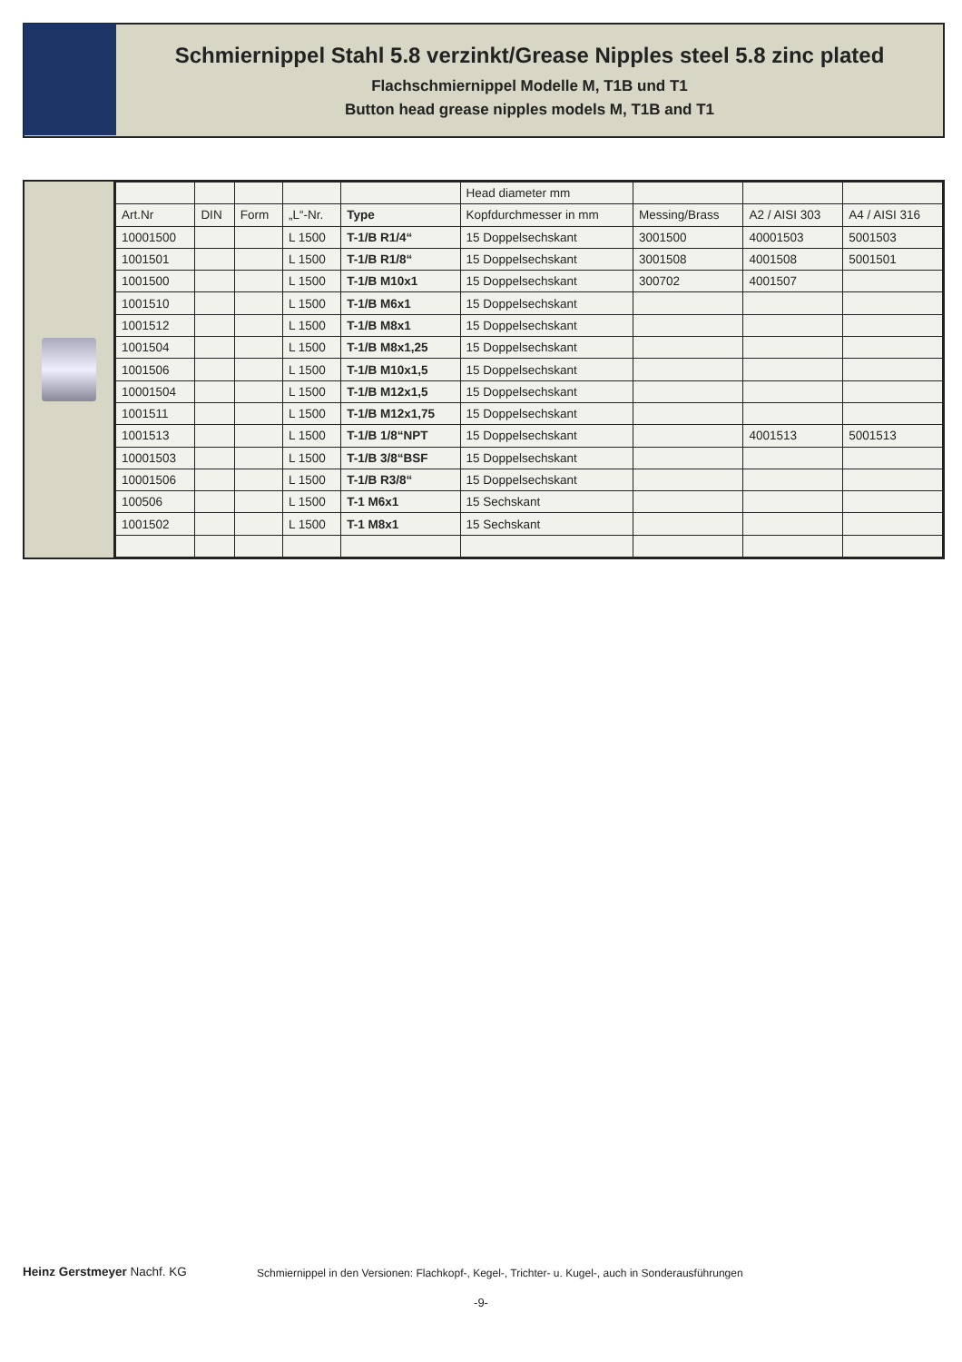Schmiernippel Stahl 5.8 verzinkt/Grease Nipples steel 5.8 zinc plated
Flachschmiernippel Modelle M, T1B und T1
Button head grease nipples models M, T1B and T1
| | | | | | Head diameter mm | | | |
| --- | --- | --- | --- | --- | --- | --- | --- | --- |
| Art.Nr | DIN | Form | „L“-Nr. | Type | Kopfdurchmesser in mm | Messing/Brass | A2 / AISI 303 | A4 / AISI 316 |
| 10001500 | | | L 1500 | T-1/B R1/4“ | 15 Doppelsechskant | 3001500 | 40001503 | 5001503 |
| 1001501 | | | L 1500 | T-1/B R1/8“ | 15 Doppelsechskant | 3001508 | 4001508 | 5001501 |
| 1001500 | | | L 1500 | T-1/B M10x1 | 15 Doppelsechskant | 300702 | 4001507 | |
| 1001510 | | | L 1500 | T-1/B M6x1 | 15 Doppelsechskant | | | |
| 1001512 | | | L 1500 | T-1/B M8x1 | 15 Doppelsechskant | | | |
| 1001504 | | | L 1500 | T-1/B M8x1,25 | 15 Doppelsechskant | | | |
| 1001506 | | | L 1500 | T-1/B M10x1,5 | 15 Doppelsechskant | | | |
| 10001504 | | | L 1500 | T-1/B M12x1,5 | 15 Doppelsechskant | | | |
| 1001511 | | | L 1500 | T-1/B M12x1,75 | 15 Doppelsechskant | | | |
| 1001513 | | | L 1500 | T-1/B 1/8“NPT | 15 Doppelsechskant | | 4001513 | 5001513 |
| 10001503 | | | L 1500 | T-1/B 3/8“BSF | 15 Doppelsechskant | | | |
| 10001506 | | | L 1500 | T-1/B R3/8“ | 15 Doppelsechskant | | | |
| 100506 | | | L 1500 | T-1 M6x1 | 15 Sechskant | | | |
| 1001502 | | | L 1500 | T-1 M8x1 | 15 Sechskant | | | |
Heinz Gerstmeyer Nachf. KG Schmiernippel in den Versionen: Flachkopf-, Kegel-, Trichter- u. Kugel-, auch in Sonderausführungen
-9-